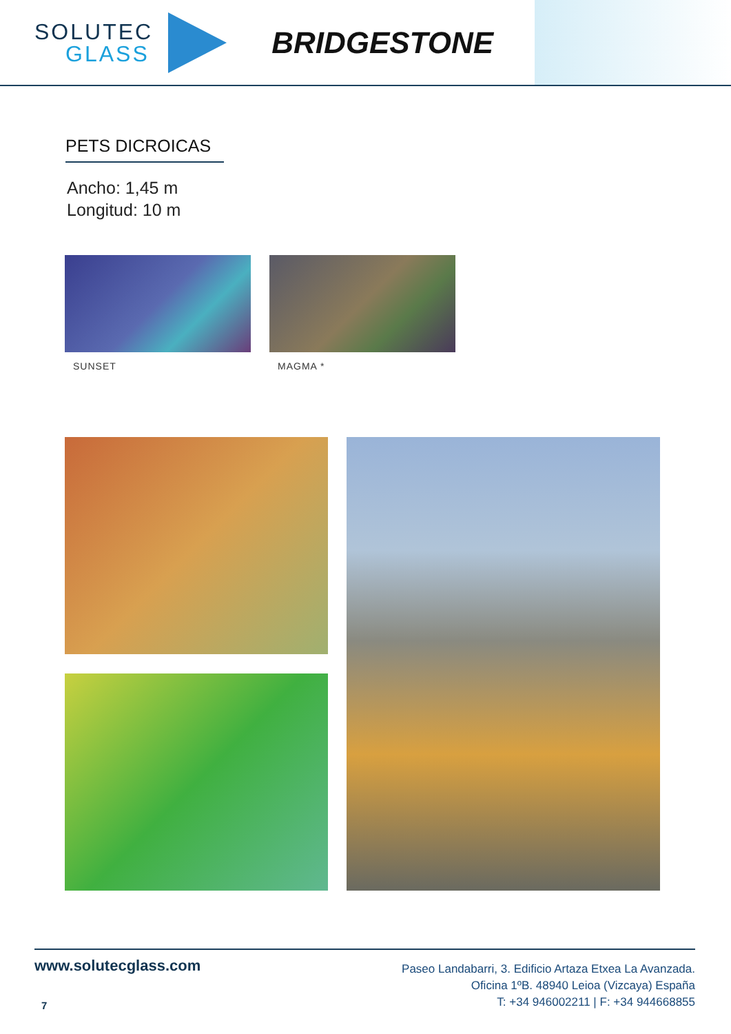SOLUTEC
GLASS
BRIDGESTONE
PETS DICROICAS
Ancho: 1,45 m
Longitud: 10 m
SUNSET MAGMA *
www.solutecglass.com
7
Paseo Landabarri, 3. Edificio Artaza Etxea La Avanzada.
Oficina 1ºB. 48940 Leioa (Vizcaya) España
T: +34 946002211 | F: +34 944668855